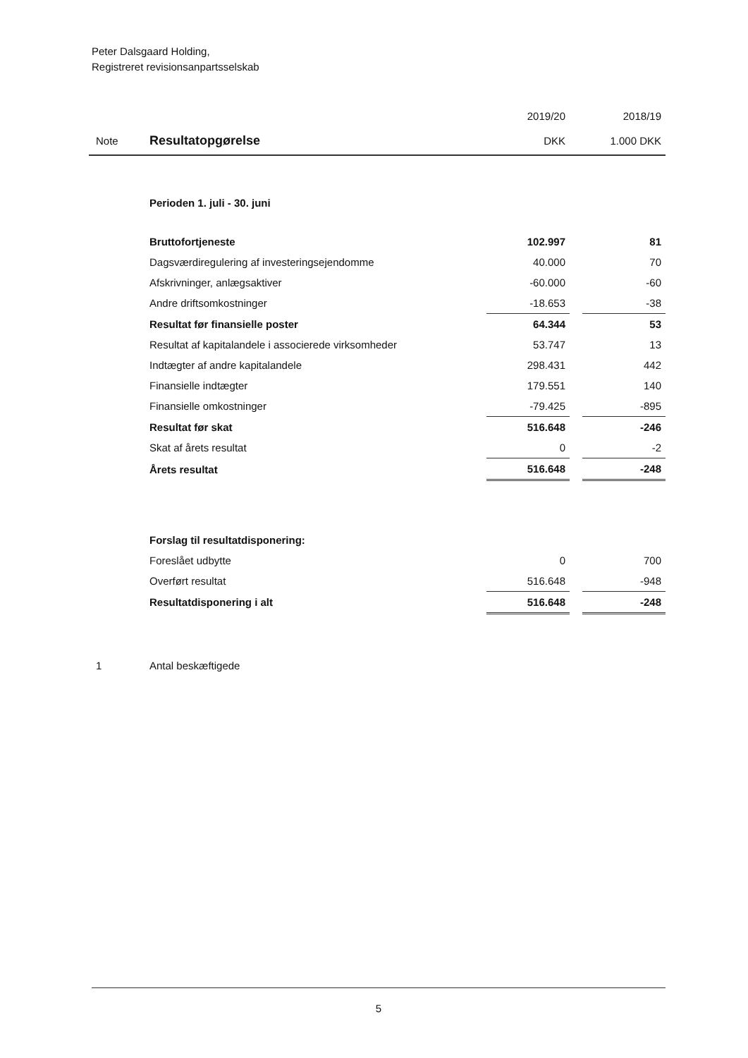Peter Dalsgaard Holding,
Registreret revisionsanpartsselskab
| | | 2019/20 | | 2018/19 |
| Note | Resultatopgørelse | DKK | | 1.000 DKK |
| | Perioden 1. juli - 30. juni | | | |
| | Bruttofortjeneste | 102.997 | | 81 |
| | Dagsværdiregulering af investeringsejendomme | 40.000 | | 70 |
| | Afskrivninger, anlægsaktiver | -60.000 | | -60 |
| | Andre driftsomkostninger | -18.653 | | -38 |
| | Resultat før finansielle poster | 64.344 | | 53 |
| | Resultat af kapitalandele i associerede virksomheder | 53.747 | | 13 |
| | Indtægter af andre kapitalandele | 298.431 | | 442 |
| | Finansielle indtægter | 179.551 | | 140 |
| | Finansielle omkostninger | -79.425 | | -895 |
| | Resultat før skat | 516.648 | | -246 |
| | Skat af årets resultat | 0 | | -2 |
| | Årets resultat | 516.648 | | -248 |
| | Forslag til resultatdisponering: | | | |
| | Foreslået udbytte | 0 | | 700 |
| | Overført resultat | 516.648 | | -948 |
| | Resultatdisponering i alt | 516.648 | | -248 |
| 1 | Antal beskæftigede | | | |
5